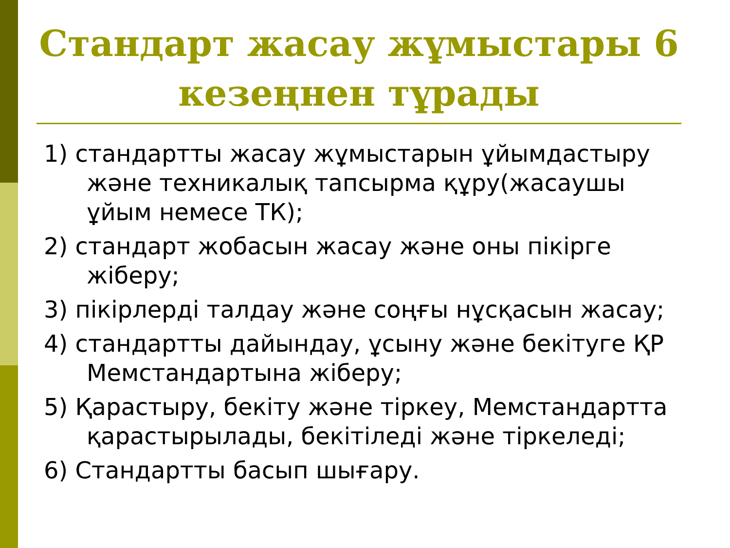Стандарт жасау жұмыстары 6 кезеңнен тұрады
1) стандартты жасау жұмыстарын ұйымдастыру және техникалық тапсырма құру(жасаушы ұйым немесе ТК);
2) стандарт жобасын жасау және оны пікірге жіберу;
3) пікірлерді талдау және соңғы нұсқасын жасау;
4) стандартты дайындау, ұсыну және бекітуге ҚР Мемстандартына жіберу;
5) Қарастыру, бекіту және тіркеу, Мемстандартта қарастырылады, бекітіледі және тіркеледі;
6) Стандартты басып шығару.